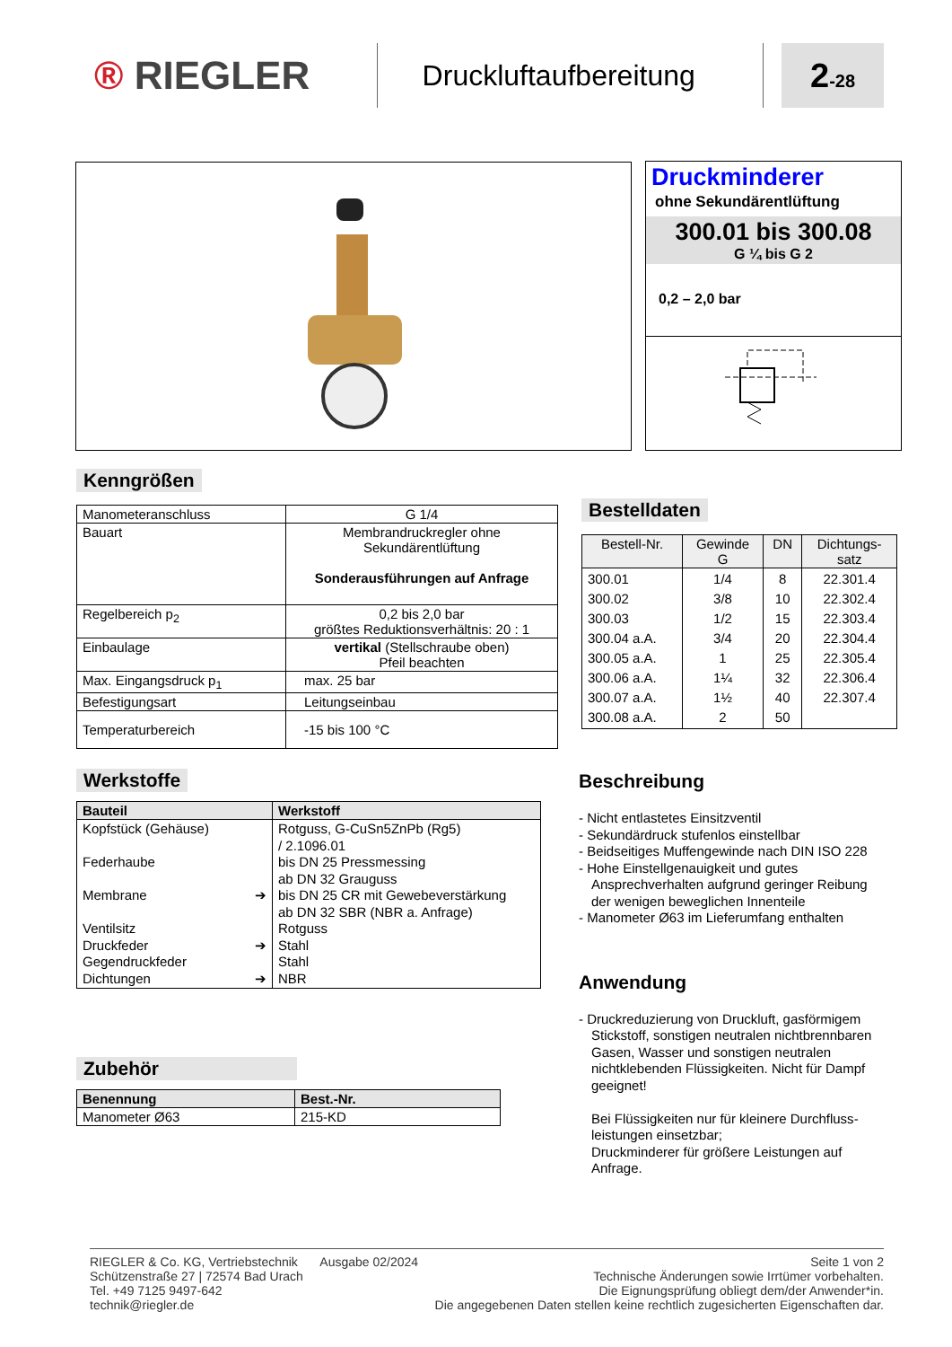® RIEGLER
Druckluftaufbereitung
2-28
Druckminderer
ohne Sekundärentlüftung
300.01 bis 300.08
G ¼ bis G 2
0,2 – 2,0 bar
Kenngrößen
| Manometeranschluss | G 1/4 |
| Bauart | Membrandruckregler ohne Sekundärentlüftung Sonderausführungen auf Anfrage |
| Regelbereich p<sub>2</sub> | 0,2 bis 2,0 bar größtes Reduktionsverhältnis: 20 : 1 |
| Einbaulage | vertikal (Stellschraube oben) Pfeil beachten |
| Max. Eingangsdruck p<sub>1</sub> | max. 25 bar |
| Befestigungsart | Leitungseinbau |
| Temperaturbereich | -15 bis 100 °C |
Bestelldaten
| Bestell-Nr. | Gewinde G | DN | Dichtungs- satz |
| 300.01 300.02 300.03 300.04 a.A. 300.05 a.A. 300.06 a.A. 300.07 a.A. 300.08 a.A. | 1/4 3/8 1/2 3/4 1 1¼ 1½ 2 | 8 10 15 20 25 32 40 50 | 22.301.4 22.302.4 22.303.4 22.304.4 22.305.4 22.306.4 22.307.4 |
Werkstoffe
| Bauteil | Werkstoff |
| --- | --- |
| Kopfstück (Gehäuse) Federhaube Membrane ➔ Ventilsitz Druckfeder ➔ Gegendruckfeder Dichtungen ➔ | Rotguss, G-CuSn5ZnPb (Rg5) / 2.1096.01 bis DN 25 Pressmessing ab DN 32 Grauguss bis DN 25 CR mit Gewebeverstärkung ab DN 32 SBR (NBR a. Anfrage) Rotguss Stahl Stahl NBR |
Beschreibung
- Nicht entlastetes Einsitzventil
- Sekundärdruck stufenlos einstellbar
- Beidseitiges Muffengewinde nach DIN ISO 228
- Hohe Einstellgenauigkeit und gutes Ansprechverhalten aufgrund geringer Reibung der wenigen beweglichen Innenteile
- Manometer Ø63 im Lieferumfang enthalten
Anwendung
- Druckreduzierung von Druckluft, gasförmigem Stickstoff, sonstigen neutralen nicht­brennbaren Gasen, Wasser und sonstigen neutralen nichtklebenden Flüssigkeiten. Nicht für Dampf geeignet!
Bei Flüssigkeiten nur für kleinere Durchfluss­leistungen einsetzbar;
Druckminderer für größere Leistungen auf Anfrage.
Zubehör
| Benennung | Best.-Nr. |
| --- | --- |
| Manometer Ø63 | 215-KD |
RIEGLER & Co. KG, Vertriebstechnik
Schützenstraße 27 | 72574 Bad Urach
Tel. +49 7125 9497-642
technik@riegler.de
Ausgabe 02/2024 Seite 1 von 2
Technische Änderungen sowie Irrtümer vorbehalten.
Die Eignungsprüfung obliegt dem/der Anwender*in.
Die angegebenen Daten stellen keine rechtlich zugesicherten Eigenschaften dar.